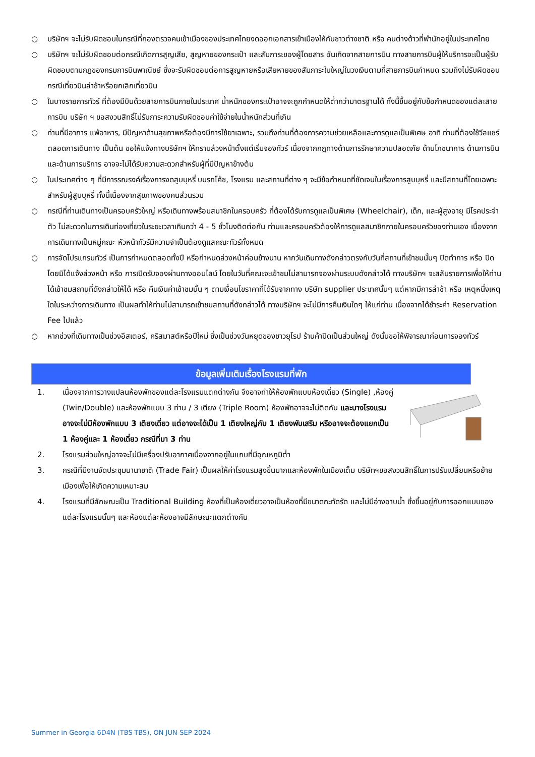○ บริษัทฯ จะไม่รับผิดชอบในกรณีที่กองตรวจคนเข้าเมืองของประเทศไทยงดออกเอกสารเข้าเมืองให้กับชาวต่างชาติ หรือ คนต่างด้าวที่พำนักอยู่ในประเทศไทย
○ บริษัทฯ จะไม่รับผิดชอบต่อกรณีเกิดการสูญเสีย, สูญหายของกระเป๋า และสัมภาระของผู้โดยสาร อันเกิดจากสายการบิน ทางสายการบินผู้ให้บริการจะเป็นผู้รับผิดชอบตามกฎของกรมการบินพาณิชย์ ซึ่งจะรับผิดชอบต่อการสูญหายหรือเสียหายของสัมภาระใบใหญ่ในวงเงินตามที่สายการบินกำหนด รวมถึงไม่รับผิดชอบกรณีเที่ยวบินล่าช้าหรือยกเลิกเที่ยวบิน
○ ในบางรายการทัวร์ ที่ต้องมีบินด้วยสายการบินภายในประเทศ น้ำหนักของกระเป๋าอาจจะถูกกำหนดให้ต่ำกว่ามาตรฐานได้ ทั้งนี้ขึ้นอยู่กับข้อกำหนดของแต่ละสายการบิน บริษัท ฯ ขอสงวนสิทธิ์ไม่รับภาระความรับผิดชอบค่าใช้จ่ายในน้ำหนักส่วนที่เกิน
○ ท่านที่มีอาการ แพ้อาหาร, มีปัญหาด้านสุขภาพหรือต้องมีการใช้ยาเฉพาะ, รวมถึงท่านที่ต้องการความช่วยเหลือและการดูแลเป็นพิเศษ อาทิ ท่านที่ต้องใช้วีลแชร์ตลอดการเดินทาง เป็นต้น ขอให้แจ้งทางบริษัทฯ ให้ทราบล่วงหน้าตั้งแต่เริ่มจองทัวร์ เนื่องจากกฎทางด้านการรักษาความปลอดภัย ด้านโภชนาการ ด้านการบิน และด้านการบริการ อาจจะไม่ได้รับความสะดวกสำหรับผู้ที่มีปัญหาข้างต้น
○ ในประเทศต่าง ๆ ที่มีการรณรงค์เรื่องการงดสูบบุหรี่ บนรถโค้ช, โรงแรม และสถานที่ต่าง ๆ จะมีข้อกำหนดที่ชัดเจนในเรื่องการสูบบุหรี่ และมีสถานที่โดยเฉพาะสำหรับผู้สูบบุหรี่ ทั้งนี้เนื่องจากสุขภาพของคนส่วนรวม
○ กรณีที่ท่านเดินทางเป็นครอบครัวใหญ่ หรือเดินทางพร้อมสมาชิกในครอบครัว ที่ต้องได้รับการดูแลเป็นพิเศษ (Wheelchair), เด็ก, และผู้สูงอายุ มีโรคประจำตัว ไม่สะดวกในการเดินท่องเที่ยวในระยะเวลาเกินกว่า 4 - 5 ชั่วโมงติดต่อกัน ท่านและครอบครัวต้องให้การดูแลสมาชิกภายในครอบครัวของท่านเอง เนื่องจากการเดินทางเป็นหมู่คณะ หัวหน้าทัวร์มีความจำเป็นต้องดูแลคณะทัวร์ทั้งหมด
○ การจัดโปรแกรมทัวร์ เป็นการกำหนดตลอดทั้งปี หรือกำหนดล่วงหน้าค่อนข้างนาน หากวันเดินทางดังกล่าวตรงกับวันที่สถานที่เข้าชมนั้นๆ ปิดทำการ หรือ ปิดโดยมิได้แจ้งล่วงหน้า หรือ การเปิดรับจองผ่านทางออนไลน์ โดยในวันที่คณะจะเข้าชมไม่สามารถจองผ่านระบบดังกล่าวได้ ทางบริษัทฯ จะสลับรายการเพื่อให้ท่านได้เข้าชมสถานที่ดังกล่าวให้ได้ หรือ คืนเงินค่าเข้าชมนั้น ๆ ตามเงื่อนไขราคาที่ได้รับจากทาง บริษัท supplier ประเทศนั้นๆ แต่หากมีการล่าช้า หรือ เหตุหนึ่งเหตุใดในระหว่างการเดินทาง เป็นผลทำให้ท่านไม่สามารถเข้าชมสถานที่ดังกล่าวได้ ทางบริษัทฯ จะไม่มีการคืนเงินใดๆ ให้แก่ท่าน เนื่องจากได้ชำระค่า Reservation Fee ไปแล้ว
○ หากช่วงที่เดินทางเป็นช่วงอีสเตอร์, คริสมาสต์หรือปีใหม่ ซึ่งเป็นช่วงวันหยุดของชาวยุโรป ร้านค้าปิดเป็นส่วนใหญ่ ดังนั้นขอให้พิจารณาก่อนการจองทัวร์
ข้อมูลเพิ่มเติมเรื่องโรงแรมที่พัก
1. เนื่องจากการวางแปลนห้องพักของแต่ละโรงแรมแตกต่างกัน จึงอาจทำให้ห้องพักแบบห้องเดี่ยว (Single) ,ห้องคู่ (Twin/Double) และห้องพักแบบ 3 ท่าน / 3 เตียง (Triple Room) ห้องพักอาจจะไม่ติดกัน และบางโรงแรมอาจจะไม่มีห้องพักแบบ 3 เตียงเดี่ยว แต่อาจจะได้เป็น 1 เตียงใหญ่กับ 1 เตียงพับเสริม หรืออาจจะต้องแยกเป็น 1 ห้องคู่และ 1 ห้องเดี่ยว กรณีที่มา 3 ท่าน
2. โรงแรมส่วนใหญ่อาจจะไม่มีเครื่องปรับอากาศเนื่องจากอยู่ในแถบที่มีอุณหภูมิต่ำ
3. กรณีที่มีงานจัดประชุมนานาชาติ (Trade Fair) เป็นผลให้ค่าโรงแรมสูงขึ้นมากและห้องพักในเมืองเต็ม บริษัทฯขอสงวนสิทธิ์ในการปรับเปลี่ยนหรือย้ายเมืองเพื่อให้เกิดความเหมาะสม
4. โรงแรมที่มีลักษณะเป็น Traditional Building ห้องที่เป็นห้องเดี่ยวอาจเป็นห้องที่มีขนาดกะทัดรัด และไม่มีอ่างอาบน้ำ ซึ่งขึ้นอยู่กับการออกแบบของแต่ละโรงแรมนั้นๆ และห้องแต่ละห้องอาจมีลักษณะแตกต่างกัน
Summer in Georgia 6D4N (TBS-TBS), ON JUN-SEP 2024